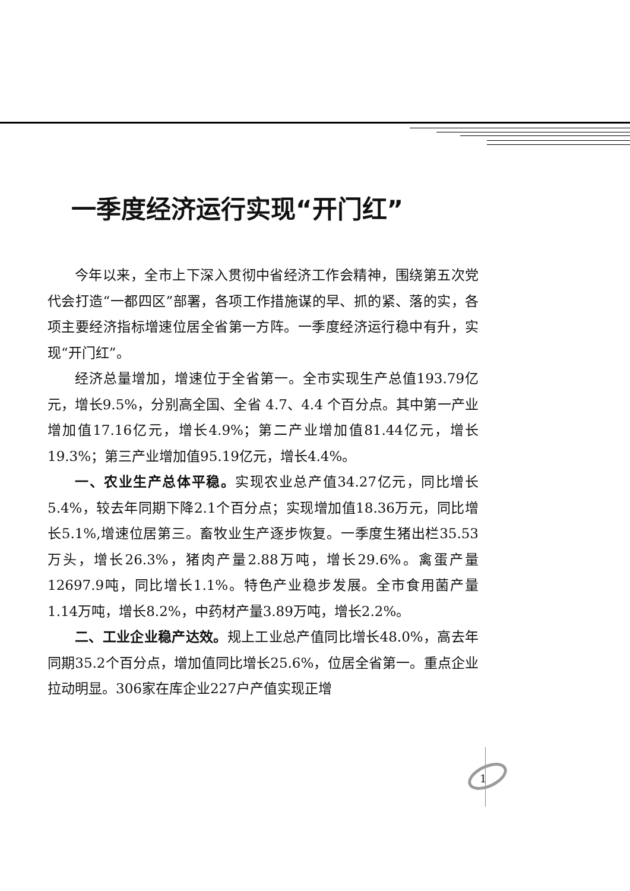一季度经济运行实现“开门红”
今年以来，全市上下深入贯彻中省经济工作会精神，围绕第五次党代会打造“一都四区”部署，各项工作措施谋的早、抓的紧、落的实，各项主要经济指标增速位居全省第一方阵。一季度经济运行稳中有升，实现“开门红”。
经济总量增加，增速位于全省第一。全市实现生产总值193.79亿元，增长9.5%，分别高全国、全省 4.7、4.4 个百分点。其中第一产业增加值17.16亿元，增长4.9%；第二产业增加值81.44亿元，增长19.3%；第三产业增加值95.19亿元，增长4.4%。
一、农业生产总体平稳。实现农业总产值34.27亿元，同比增长5.4%，较去年同期下降2.1个百分点；实现增加值18.36万元，同比增长5.1%,增速位居第三。畜牧业生产逐步恢复。一季度生猪出栏35.53万头，增长26.3%，猪肉产量2.88万吨，增长29.6%。禽蛋产量12697.9吨，同比增长1.1%。特色产业稳步发展。全市食用菌产量1.14万吨，增长8.2%，中药材产量3.89万吨，增长2.2%。
二、工业企业稳产达效。规上工业总产值同比增长48.0%，高去年同期35.2个百分点，增加值同比增长25.6%，位居全省第一。重点企业拉动明显。306家在库企业227户产值实现正增
1